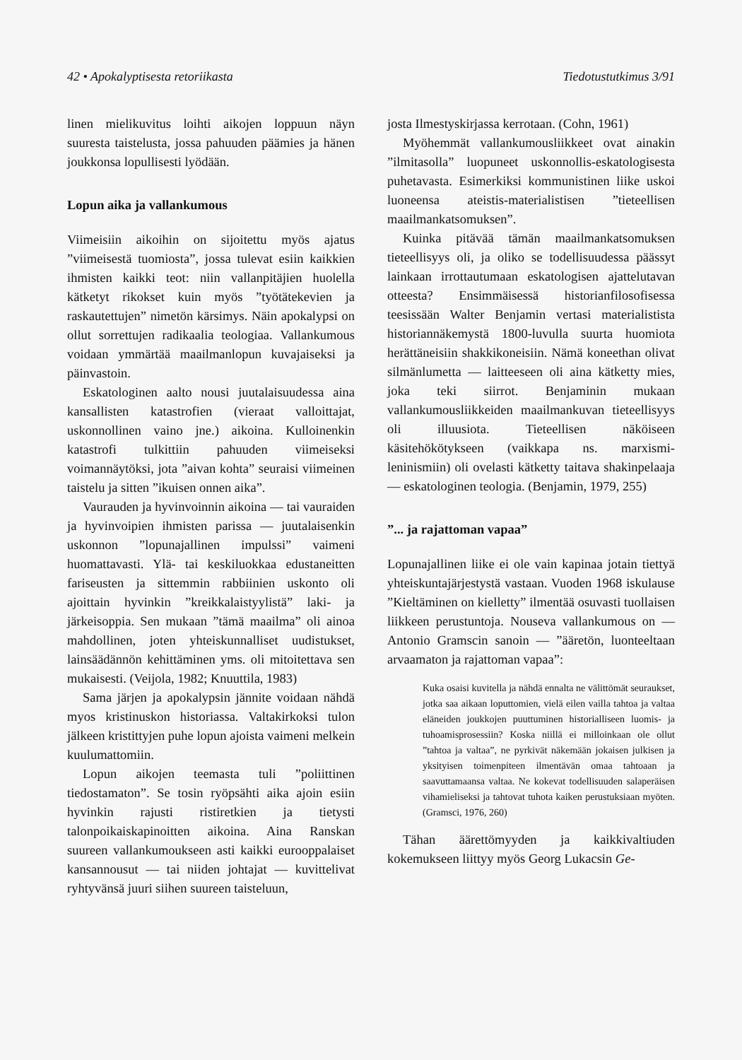42 • Apokalyptisesta retoriikasta Tiedotustutkimus 3/91
linen mielikuvitus loihti aikojen loppuun näyn suuresta taistelusta, jossa pahuuden päämies ja hänen joukkonsa lopullisesti lyödään.
Lopun aika ja vallankumous
Viimeisiin aikoihin on sijoitettu myös ajatus ”viimeisestä tuomiosta”, jossa tulevat esiin kaikkien ihmisten kaikki teot: niin vallanpitäjien huolella kätketyt rikokset kuin myös ”työtätekevien ja raskautettujen” nimetön kärsimys. Näin apokalypsi on ollut sorrettujen radikaalia teologiaa. Vallankumous voidaan ymmärtää maailmanlopun kuvajaiseksi ja päinvastoin.
Eskatologinen aalto nousi juutalaisuudessa aina kansallisten katastrofien (vieraat valloittajat, uskonnollinen vaino jne.) aikoina. Kulloinenkin katastrofi tulkittiin pahuuden viimeiseksi voimannäytöksi, jota ”aivan kohta” seuraisi viimeinen taistelu ja sitten ”ikuisen onnen aika”.
Vaurauden ja hyvinvoinnin aikoina — tai vauraiden ja hyvinvoipien ihmisten parissa — juutalaisenkin uskonnon ”lopunajallinen impulssi” vaimeni huomattavasti. Ylä- tai keskiluokkaa edustaneitten fariseusten ja sittemmin rabbiinien uskonto oli ajoittain hyvinkin ”kreikkalaistyylistä” laki- ja järkeisoppia. Sen mukaan ”tämä maailma” oli ainoa mahdollinen, joten yhteiskunnalliset uudistukset, lainsäädännön kehittäminen yms. oli mitoitettava sen mukaisesti. (Veijola, 1982; Knuuttila, 1983)
Sama järjen ja apokalypsin jännite voidaan nähdä myos kristinuskon historiassa. Valtakirkoksi tulon jälkeen kristittyjen puhe lopun ajoista vaimeni melkein kuulumattomiin.
Lopun aikojen teemasta tuli ”poliittinen tiedostamaton”. Se tosin ryöpsähti aika ajoin esiin hyvinkin rajusti ristiretkien ja tietysti talonpoikaiskapinoitten aikoina. Aina Ranskan suureen vallankumoukseen asti kaikki eurooppalaiset kansannousut — tai niiden johtajat — kuvittelivat ryhtyvänsä juuri siihen suureen taisteluun,
josta Ilmestyskirjassa kerrotaan. (Cohn, 1961)
Myöhemmät vallankumousliikkeet ovat ainakin ”ilmitasolla” luopuneet uskonnollis-eskatologisesta puhetavasta. Esimerkiksi kommunistinen liike uskoi luoneensa ateistis-materialistisen ”tieteellisen maailmankatsomuksen”.
Kuinka pitävää tämän maailmankatsomuksen tieteellisyys oli, ja oliko se todellisuudessa päässyt lainkaan irrottautumaan eskatologisen ajattelutavan otteesta? Ensimmäisessä historianfilosofisessa teesissään Walter Benjamin vertasi materialistista historiannäkemystä 1800-luvulla suurta huomiota herättäneisiin shakkikoneisiin. Nämä koneethan olivat silmänlumetta — laitteeseen oli aina kätketty mies, joka teki siirrot. Benjaminin mukaan vallankumousliikkeiden maailmankuvan tieteellisyys oli illuusiota. Tieteellisen näköiseen käsitehökötykseen (vaikkapa ns. marxismi-leninismiin) oli ovelasti kätketty taitava shakinpelaaja — eskatologinen teologia. (Benjamin, 1979, 255)
”... ja rajattoman vapaa”
Lopunajallinen liike ei ole vain kapinaa jotain tiettyä yhteiskuntajärjestystä vastaan. Vuoden 1968 iskulause ”Kieltäminen on kielletty” ilmentää osuvasti tuollaisen liikkeen perustuntoja. Nouseva vallankumous on — Antonio Gramscin sanoin — ”ääretön, luonteeltaan arvaamaton ja rajattoman vapaa”:
Kuka osaisi kuvitella ja nähdä ennalta ne välittömät seuraukset, jotka saa aikaan loputtomien, vielä eilen vailla tahtoa ja valtaa eläneiden joukkojen puuttuminen historialliseen luomis- ja tuhoamisprosessiin? Koska niillä ei milloinkaan ole ollut ”tahtoa ja valtaa”, ne pyrkivät näkemään jokaisen julkisen ja yksityisen toimenpiteen ilmentävän omaa tahtoaan ja saavuttamaansa valtaa. Ne kokevat todellisuuden salaperäisen vihamieliseksi ja tahtovat tuhota kaiken perustuksiaan myöten. (Gramsci, 1976, 260)
Tähan äärettömyyden ja kaikkivaltiuden kokemukseen liittyy myös Georg Lukacsin Ge-